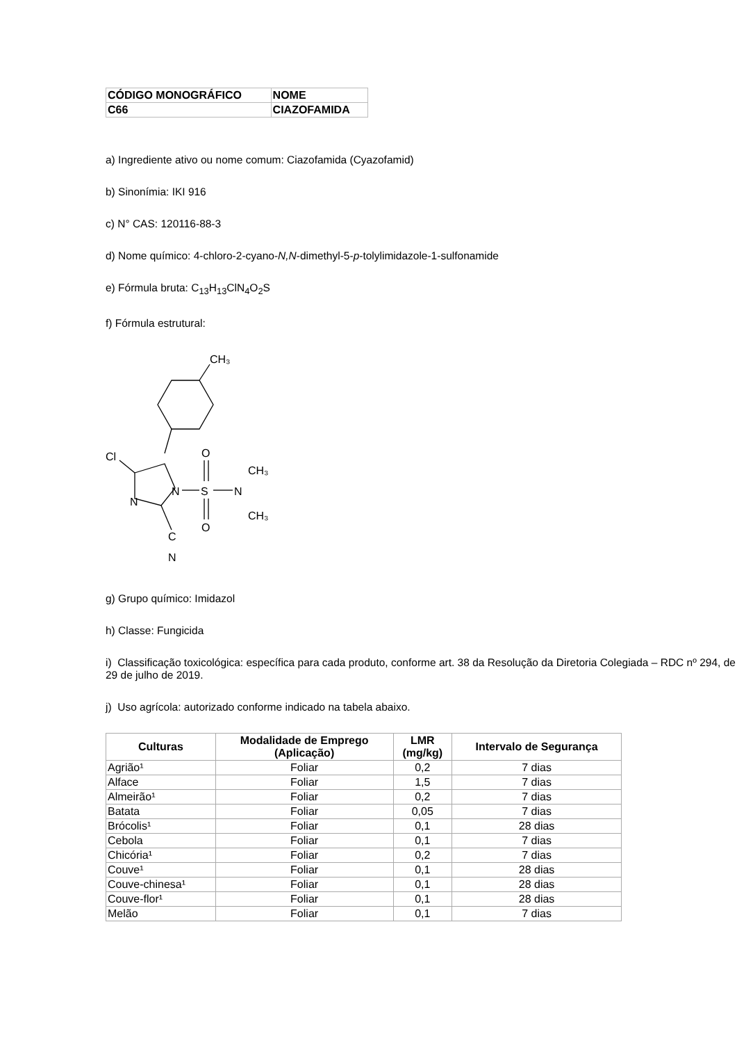| CÓDIGO MONOGRÁFICO | NOME |
| C66 | CIAZOFAMIDA |
a) Ingrediente ativo ou nome comum: Ciazofamida (Cyazofamid)
b) Sinonímia: IKI 916
c) N° CAS: 120116-88-3
d) Nome químico: 4-chloro-2-cyano-N,N-dimethyl-5-p-tolylimidazole-1-sulfonamide
e) Fórmula bruta: C<sub>13</sub>H<sub>13</sub>ClN<sub>4</sub>O<sub>2</sub>S
f) Fórmula estrutural:
CH₃
Cl
N
N
S
O
O
N
CH₃
CH₃
C
N
g) Grupo químico: Imidazol
h) Classe: Fungicida
i) Classificação toxicológica: específica para cada produto, conforme art. 38 da Resolução da Diretoria Colegiada – RDC nº 294, de 29 de julho de 2019.
j) Uso agrícola: autorizado conforme indicado na tabela abaixo.
| Culturas | Modalidade de Emprego (Aplicação) | LMR (mg/kg) | Intervalo de Segurança |
| --- | --- | --- | --- |
| Agrião¹ | Foliar | 0,2 | 7 dias |
| Alface | Foliar | 1,5 | 7 dias |
| Almeirão¹ | Foliar | 0,2 | 7 dias |
| Batata | Foliar | 0,05 | 7 dias |
| Brócolis¹ | Foliar | 0,1 | 28 dias |
| Cebola | Foliar | 0,1 | 7 dias |
| Chicória¹ | Foliar | 0,2 | 7 dias |
| Couve¹ | Foliar | 0,1 | 28 dias |
| Couve-chinesa¹ | Foliar | 0,1 | 28 dias |
| Couve-flor¹ | Foliar | 0,1 | 28 dias |
| Melão | Foliar | 0,1 | 7 dias |